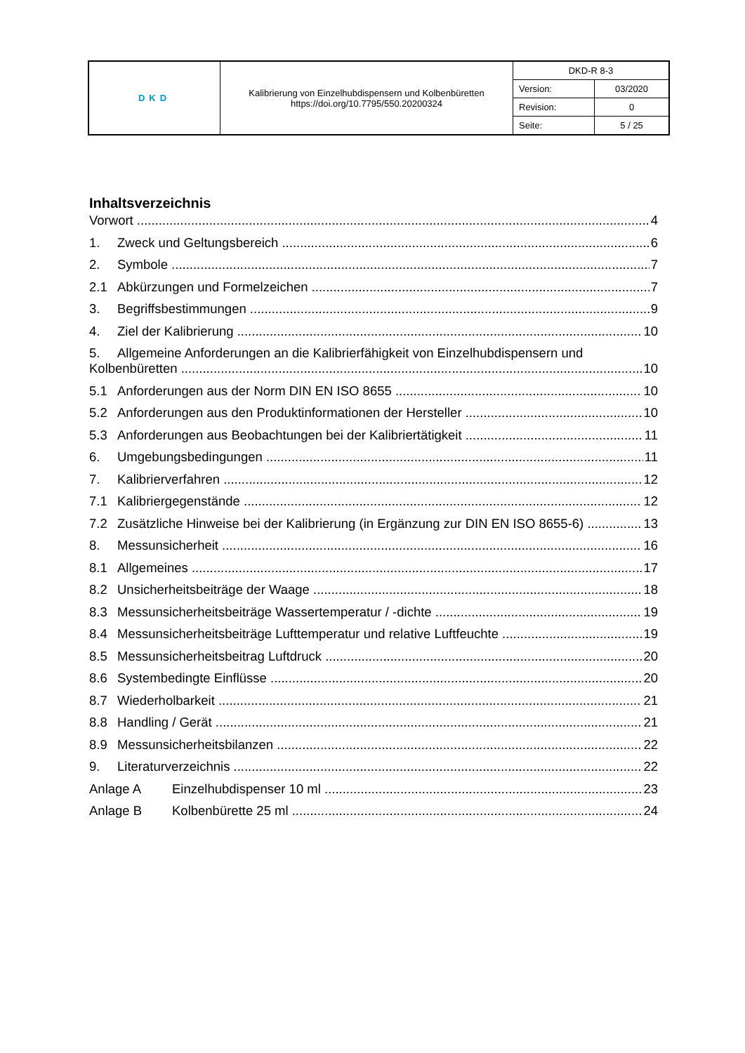| DKD | Kalibrierung von Einzelhubdispensern und Kolbenbüretten https://doi.org/10.7795/550.20200324 | DKD-R 8-3 | |
| | | Version: | 03/2020 |
| | | Revision: | 0 |
| | | Seite: | 5 / 25 |
Inhaltsverzeichnis
Vorwort 4
1. Zweck und Geltungsbereich 6
2. Symbole 7
2.1 Abkürzungen und Formelzeichen 7
3. Begriffsbestimmungen 9
4. Ziel der Kalibrierung 10
5. Allgemeine Anforderungen an die Kalibrierfähigkeit von Einzelhubdispensern und
Kolbenbüretten 10
5.1 Anforderungen aus der Norm DIN EN ISO 8655 10
5.2 Anforderungen aus den Produktinformationen der Hersteller 10
5.3 Anforderungen aus Beobachtungen bei der Kalibriertätigkeit 11
6. Umgebungsbedingungen 11
7. Kalibrierverfahren 12
7.1 Kalibriergegenstände 12
7.2 Zusätzliche Hinweise bei der Kalibrierung (in Ergänzung zur DIN EN ISO 8655-6) 13
8. Messunsicherheit 16
8.1 Allgemeines 17
8.2 Unsicherheitsbeiträge der Waage 18
8.3 Messunsicherheitsbeiträge Wassertemperatur / -dichte 19
8.4 Messunsicherheitsbeiträge Lufttemperatur und relative Luftfeuchte 19
8.5 Messunsicherheitsbeitrag Luftdruck 20
8.6 Systembedingte Einflüsse 20
8.7 Wiederholbarkeit 21
8.8 Handling / Gerät 21
8.9 Messunsicherheitsbilanzen 22
9. Literaturverzeichnis 22
Anlage A Einzelhubdispenser 10 ml 23
Anlage B Kolbenbürette 25 ml 24